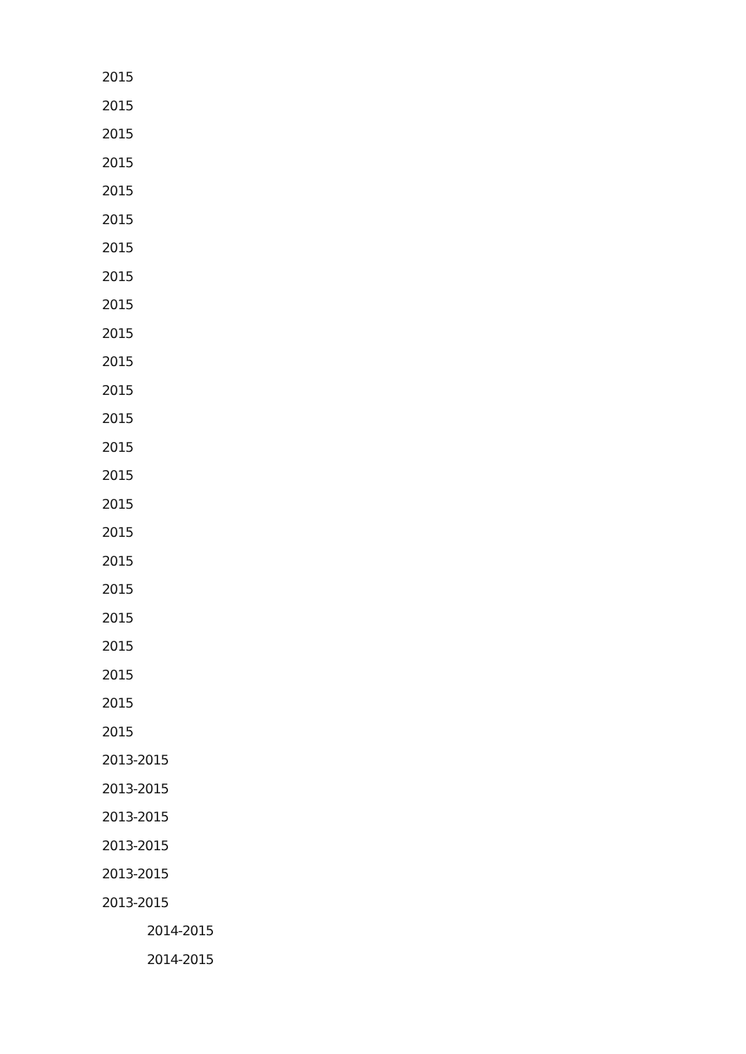2015
2015
2015
2015
2015
2015
2015
2015
2015
2015
2015
2015
2015
2015
2015
2015
2015
2015
2015
2015
2015
2015
2015
2015
2013-2015
2013-2015
2013-2015
2013-2015
2013-2015
2013-2015
2014-2015
2014-2015